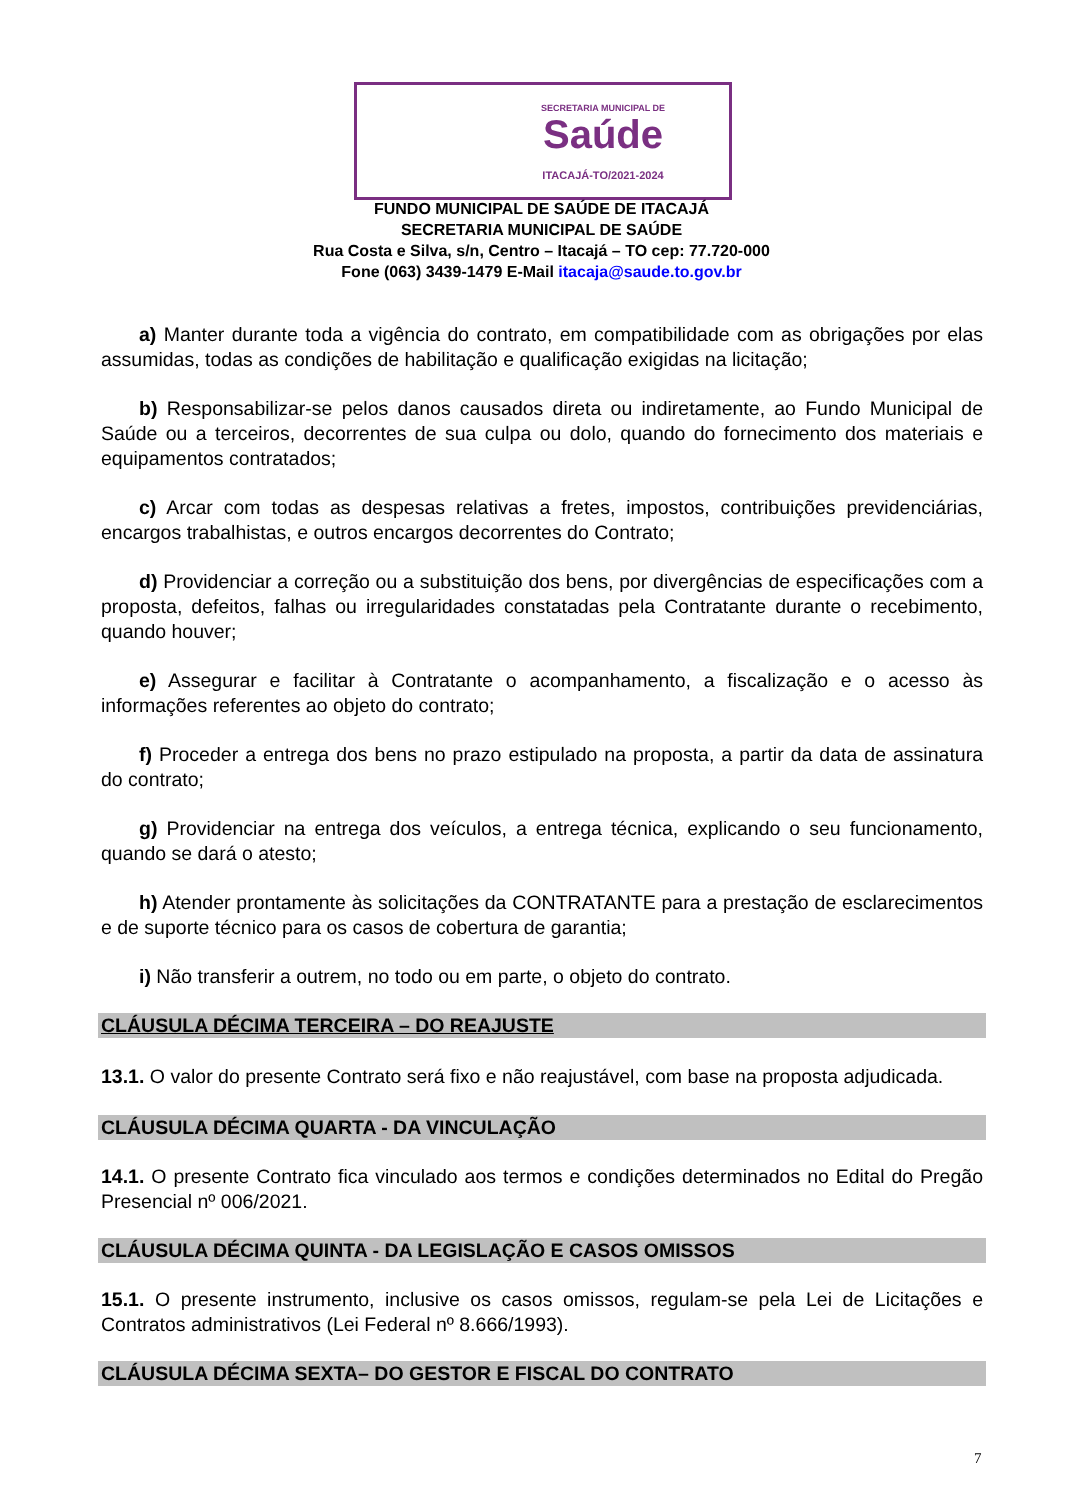SECRETARIA MUNICIPAL DE
Saúde
ITACAJÁ-TO/2021-2024
FUNDO MUNICIPAL DE SAÚDE DE ITACAJÁ
SECRETARIA MUNICIPAL DE SAÚDE
Rua Costa e Silva, s/n, Centro – Itacajá – TO cep: 77.720-000
Fone (063) 3439-1479 E-Mail itacaja@saude.to.gov.br
a) Manter durante toda a vigência do contrato, em compatibilidade com as obrigações por elas assumidas, todas as condições de habilitação e qualificação exigidas na licitação;
b) Responsabilizar-se pelos danos causados direta ou indiretamente, ao Fundo Municipal de Saúde ou a terceiros, decorrentes de sua culpa ou dolo, quando do fornecimento dos materiais e equipamentos contratados;
c) Arcar com todas as despesas relativas a fretes, impostos, contribuições previdenciárias, encargos trabalhistas, e outros encargos decorrentes do Contrato;
d) Providenciar a correção ou a substituição dos bens, por divergências de especificações com a proposta, defeitos, falhas ou irregularidades constatadas pela Contratante durante o recebimento, quando houver;
e) Assegurar e facilitar à Contratante o acompanhamento, a fiscalização e o acesso às informações referentes ao objeto do contrato;
f) Proceder a entrega dos bens no prazo estipulado na proposta, a partir da data de assinatura do contrato;
g) Providenciar na entrega dos veículos, a entrega técnica, explicando o seu funcionamento, quando se dará o atesto;
h) Atender prontamente às solicitações da CONTRATANTE para a prestação de esclarecimentos e de suporte técnico para os casos de cobertura de garantia;
i) Não transferir a outrem, no todo ou em parte, o objeto do contrato.
CLÁUSULA DÉCIMA TERCEIRA – DO REAJUSTE
13.1. O valor do presente Contrato será fixo e não reajustável, com base na proposta adjudicada.
CLÁUSULA DÉCIMA QUARTA - DA VINCULAÇÃO
14.1. O presente Contrato fica vinculado aos termos e condições determinados no Edital do Pregão Presencial nº 006/2021.
CLÁUSULA DÉCIMA QUINTA - DA LEGISLAÇÃO E CASOS OMISSOS
15.1. O presente instrumento, inclusive os casos omissos, regulam-se pela Lei de Licitações e Contratos administrativos (Lei Federal nº 8.666/1993).
CLÁUSULA DÉCIMA SEXTA– DO GESTOR E FISCAL DO CONTRATO
7